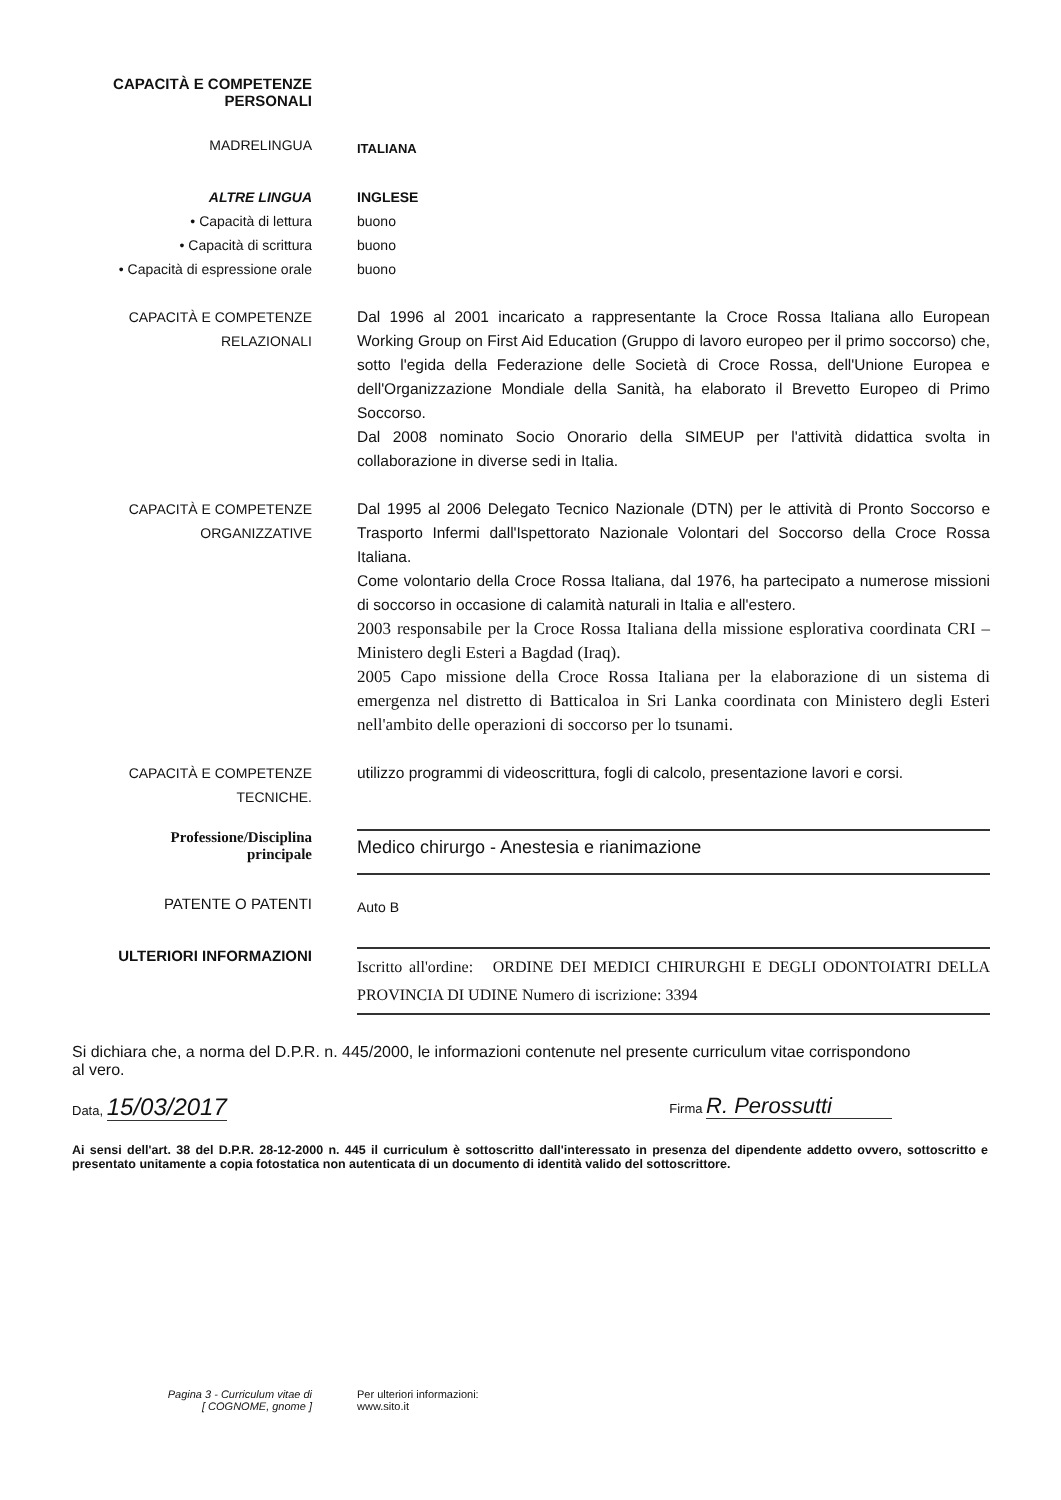CAPACITÀ E COMPETENZE
PERSONALI
MADRELINGUA
ITALIANA
ALTRE LINGUA
• Capacità di lettura
• Capacità di scrittura
• Capacità di espressione orale
INGLESE
buono
buono
buono
CAPACITÀ E COMPETENZE
RELAZIONALI
Dal 1996 al 2001 incaricato a rappresentante la Croce Rossa Italiana allo European Working Group on First Aid Education (Gruppo di lavoro europeo per il primo soccorso) che, sotto l'egida della Federazione delle Società di Croce Rossa, dell'Unione Europea e dell'Organizzazione Mondiale della Sanità, ha elaborato il Brevetto Europeo di Primo Soccorso.
Dal 2008 nominato Socio Onorario della SIMEUP per l'attività didattica svolta in collaborazione in diverse sedi in Italia.
CAPACITÀ E COMPETENZE
ORGANIZZATIVE
Dal 1995 al 2006 Delegato Tecnico Nazionale (DTN) per le attività di Pronto Soccorso e Trasporto Infermi dall'Ispettorato Nazionale Volontari del Soccorso della Croce Rossa Italiana.
Come volontario della Croce Rossa Italiana, dal 1976, ha partecipato a numerose missioni di soccorso in occasione di calamità naturali in Italia e all'estero.
2003 responsabile per la Croce Rossa Italiana della missione esplorativa coordinata CRI – Ministero degli Esteri a Bagdad (Iraq).
2005 Capo missione della Croce Rossa Italiana per la elaborazione di un sistema di emergenza nel distretto di Batticaloa in Sri Lanka coordinata con Ministero degli Esteri nell'ambito delle operazioni di soccorso per lo tsunami.
CAPACITÀ E COMPETENZE
TECNICHE.
utilizzo programmi di videoscrittura, fogli di calcolo, presentazione lavori e corsi.
Professione/Disciplina
principale
Medico chirurgo - Anestesia e rianimazione
PATENTE O PATENTI
Auto B
ULTERIORI INFORMAZIONI
Iscritto all'ordine: ORDINE DEI MEDICI CHIRURGHI E DEGLI ODONTOIATRI DELLA PROVINCIA DI UDINE Numero di iscrizione: 3394
Si dichiara che, a norma del D.P.R. n. 445/2000, le informazioni contenute nel presente curriculum vitae corrispondono al vero.
Data, 15/03/2017
Firma R. Perossutti
Ai sensi dell'art. 38 del D.P.R. 28-12-2000 n. 445 il curriculum è sottoscritto dall'interessato in presenza del dipendente addetto ovvero, sottoscritto e presentato unitamente a copia fotostatica non autenticata di un documento di identità valido del sottoscrittore.
Pagina 3 - Curriculum vitae di
[ COGNOME, gnome ]
Per ulteriori informazioni:
www.sito.it